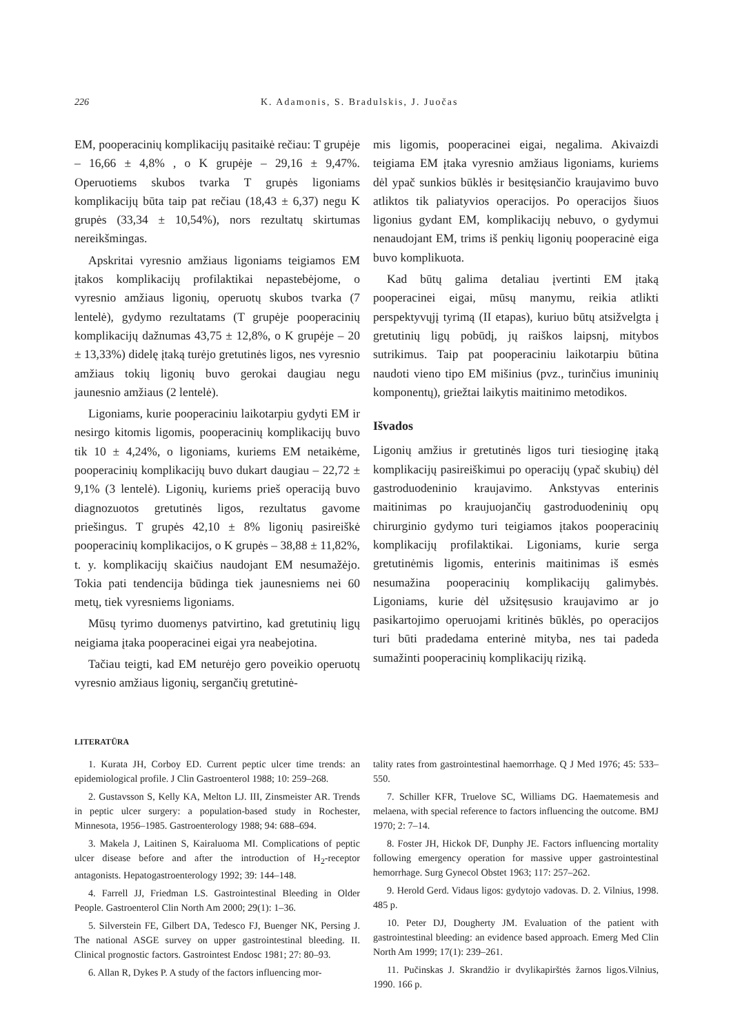226 K. Adamonis, S. Bradulskis, J. Juočas
EM, pooperacinių komplikacijų pasitaikė rečiau: T grupėje – 16,66 ± 4,8% , o K grupėje – 29,16 ± 9,47%. Operuotiems skubos tvarka T grupės ligoniams komplikacijų būta taip pat rečiau (18,43 ± 6,37) negu K grupės (33,34 ± 10,54%), nors rezultatų skirtumas nereikšmingas.
Apskritai vyresnio amžiaus ligoniams teigiamos EM įtakos komplikacijų profilaktikai nepastebėjome, o vyresnio amžiaus ligonių, operuotų skubos tvarka (7 lentelė), gydymo rezultatams (T grupėje pooperacinių komplikacijų dažnumas 43,75 ± 12,8%, o K grupėje – 20 ± 13,33%) didelę įtaką turėjo gretutinės ligos, nes vyresnio amžiaus tokių ligonių buvo gerokai daugiau negu jaunesnio amžiaus (2 lentelė).
Ligoniams, kurie pooperaciniu laikotarpiu gydyti EM ir nesirgo kitomis ligomis, pooperacinių komplikacijų buvo tik 10 ± 4,24%, o ligoniams, kuriems EM netaikėme, pooperacinių komplikacijų buvo dukart daugiau – 22,72 ± 9,1% (3 lentelė). Ligonių, kuriems prieš operaciją buvo diagnozuotos gretutinės ligos, rezultatus gavome priešingus. T grupės 42,10 ± 8% ligonių pasireiškė pooperacinių komplikacijos, o K grupės – 38,88 ± 11,82%, t. y. komplikacijų skaičius naudojant EM nesumažėjo. Tokia pati tendencija būdinga tiek jaunesniems nei 60 metų, tiek vyresniems ligoniams.
Mūsų tyrimo duomenys patvirtino, kad gretutinių ligų neigiama įtaka pooperacinei eigai yra neabejotina.
Tačiau teigti, kad EM neturėjo gero poveikio operuotų vyresnio amžiaus ligonių, sergančių gretutinė-
mis ligomis, pooperacinei eigai, negalima. Akivaizdi teigiama EM įtaka vyresnio amžiaus ligoniams, kuriems dėl ypač sunkios būklės ir besitęsiančio kraujavimo buvo atliktos tik paliatyvios operacijos. Po operacijos šiuos ligonius gydant EM, komplikacijų nebuvo, o gydymui nenaudojant EM, trims iš penkių ligonių pooperacinė eiga buvo komplikuota.
Kad būtų galima detaliau įvertinti EM įtaką pooperacinei eigai, mūsų manymu, reikia atlikti perspektyvųjį tyrimą (II etapas), kuriuo būtų atsižvelgta į gretutinių ligų pobūdį, jų raiškos laipsnį, mitybos sutrikimus. Taip pat pooperaciniu laikotarpiu būtina naudoti vieno tipo EM mišinius (pvz., turinčius imuninių komponentų), griežtai laikytis maitinimo metodikos.
Išvados
Ligonių amžius ir gretutinės ligos turi tiesioginę įtaką komplikacijų pasireiškimui po operacijų (ypač skubių) dėl gastroduodeninio kraujavimo. Ankstyvas enterinis maitinimas po kraujuojančių gastroduodeninių opų chirurginio gydymo turi teigiamos įtakos pooperacinių komplikacijų profilaktikai. Ligoniams, kurie serga gretutinėmis ligomis, enterinis maitinimas iš esmės nesumažina pooperacinių komplikacijų galimybės. Ligoniams, kurie dėl užsitęsusio kraujavimo ar jo pasikartojimo operuojami kritinės būklės, po operacijos turi būti pradedama enterinė mityba, nes tai padeda sumažinti pooperacinių komplikacijų riziką.
LITERATŪRA
1. Kurata JH, Corboy ED. Current peptic ulcer time trends: an epidemiological profile. J Clin Gastroenterol 1988; 10: 259–268.
2. Gustavsson S, Kelly KA, Melton LJ. III, Zinsmeister AR. Trends in peptic ulcer surgery: a population-based study in Rochester, Minnesota, 1956–1985. Gastroenterology 1988; 94: 688–694.
3. Makela J, Laitinen S, Kairaluoma MI. Complications of peptic ulcer disease before and after the introduction of H<sub>2</sub>-receptor antagonists. Hepatogastroenterology 1992; 39: 144–148.
4. Farrell JJ, Friedman LS. Gastrointestinal Bleeding in Older People. Gastroenterol Clin North Am 2000; 29(1): 1–36.
5. Silverstein FE, Gilbert DA, Tedesco FJ, Buenger NK, Persing J. The national ASGE survey on upper gastrointestinal bleeding. II. Clinical prognostic factors. Gastrointest Endosc 1981; 27: 80–93.
6. Allan R, Dykes P. A study of the factors influencing mor-
tality rates from gastrointestinal haemorrhage. Q J Med 1976; 45: 533–550.
7. Schiller KFR, Truelove SC, Williams DG. Haematemesis and melaena, with special reference to factors influencing the outcome. BMJ 1970; 2: 7–14.
8. Foster JH, Hickok DF, Dunphy JE. Factors influencing mortality following emergency operation for massive upper gastrointestinal hemorrhage. Surg Gynecol Obstet 1963; 117: 257–262.
9. Herold Gerd. Vidaus ligos: gydytojo vadovas. D. 2. Vilnius, 1998. 485 p.
10. Peter DJ, Dougherty JM. Evaluation of the patient with gastrointestinal bleeding: an evidence based approach. Emerg Med Clin North Am 1999; 17(1): 239–261.
11. Pučinskas J. Skrandžio ir dvylikapirštės žarnos ligos.Vilnius, 1990. 166 p.